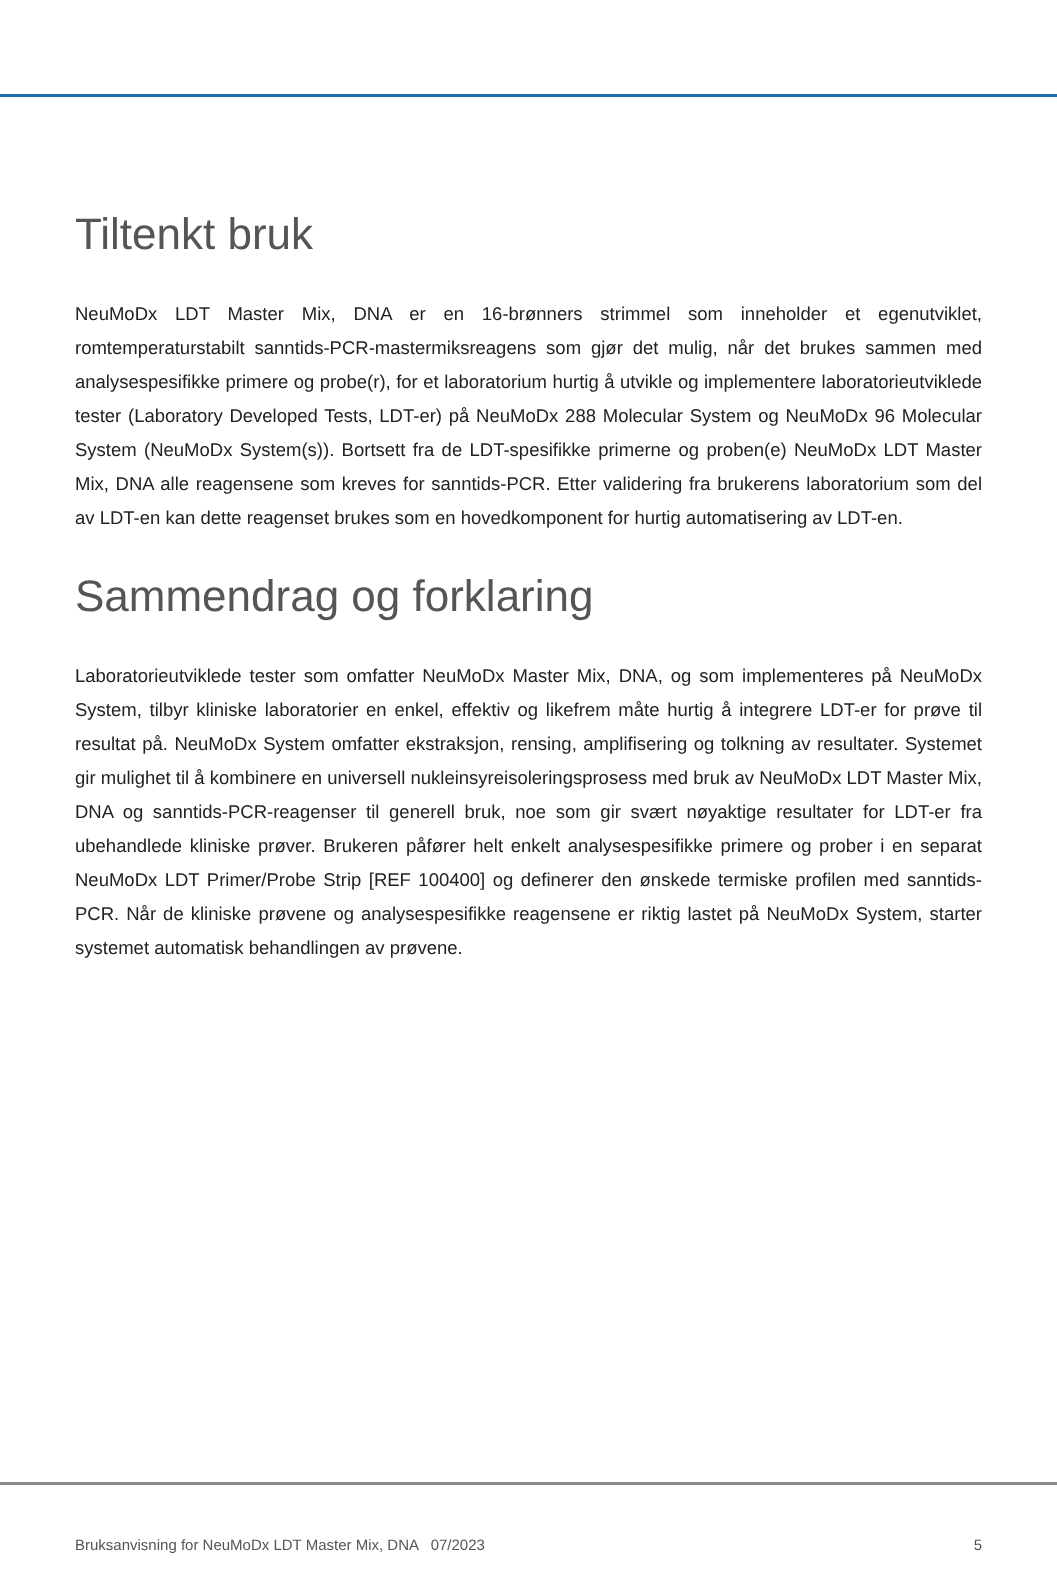Tiltenkt bruk
NeuMoDx LDT Master Mix, DNA er en 16-brønners strimmel som inneholder et egenutviklet, romtemperaturstabilt sanntids-PCR-mastermiksreagens som gjør det mulig, når det brukes sammen med analysespesifikke primere og probe(r), for et laboratorium hurtig å utvikle og implementere laboratorieutviklede tester (Laboratory Developed Tests, LDT-er) på NeuMoDx 288 Molecular System og NeuMoDx 96 Molecular System (NeuMoDx System(s)). Bortsett fra de LDT-spesifikke primerne og proben(e) NeuMoDx LDT Master Mix, DNA alle reagensene som kreves for sanntids-PCR. Etter validering fra brukerens laboratorium som del av LDT-en kan dette reagenset brukes som en hovedkomponent for hurtig automatisering av LDT-en.
Sammendrag og forklaring
Laboratorieutviklede tester som omfatter NeuMoDx Master Mix, DNA, og som implementeres på NeuMoDx System, tilbyr kliniske laboratorier en enkel, effektiv og likefrem måte hurtig å integrere LDT-er for prøve til resultat på. NeuMoDx System omfatter ekstraksjon, rensing, amplifisering og tolkning av resultater. Systemet gir mulighet til å kombinere en universell nukleinsyreisoleringsprosess med bruk av NeuMoDx LDT Master Mix, DNA og sanntids-PCR-reagenser til generell bruk, noe som gir svært nøyaktige resultater for LDT-er fra ubehandlede kliniske prøver. Brukeren påfører helt enkelt analysespesifikke primere og prober i en separat NeuMoDx LDT Primer/Probe Strip [REF 100400] og definerer den ønskede termiske profilen med sanntids-PCR. Når de kliniske prøvene og analysespesifikke reagensene er riktig lastet på NeuMoDx System, starter systemet automatisk behandlingen av prøvene.
Bruksanvisning for NeuMoDx LDT Master Mix, DNA 07/2023 5